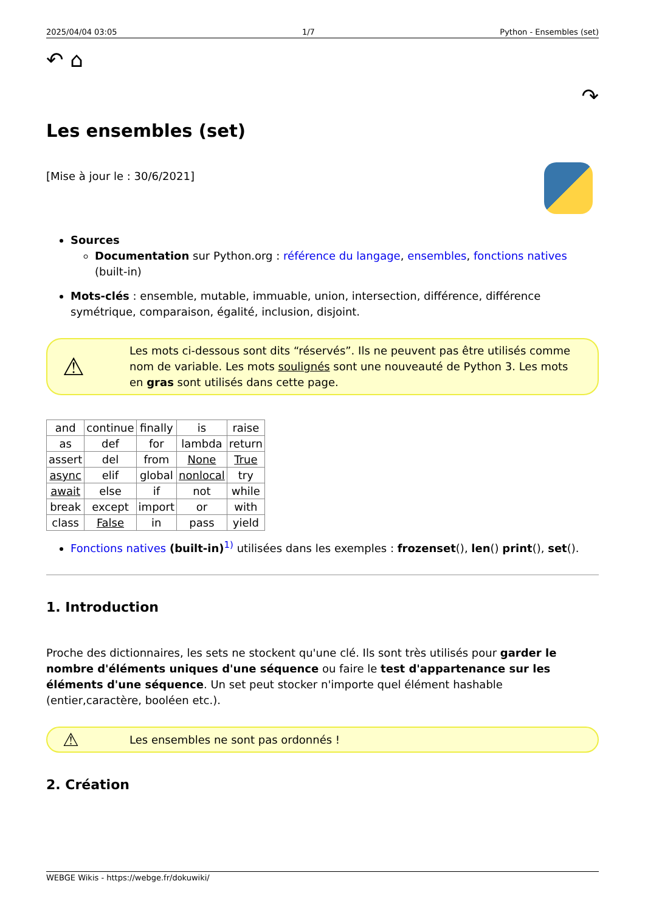2025/04/04 03:05 1/7 Python - Ensembles (set)
↶ ⌂ ↷
Les ensembles (set)
[Mise à jour le : 30/6/2021]
Sources
Documentation sur Python.org : référence du langage, ensembles, fonctions natives (built-in)
Mots-clés : ensemble, mutable, immuable, union, intersection, différence, différence symétrique, comparaison, égalité, inclusion, disjoint.
⚠
Les mots ci-dessous sont dits “réservés”. Ils ne peuvent pas être utilisés comme nom de variable. Les mots soulignés sont une nouveauté de Python 3. Les mots en gras sont utilisés dans cette page.
| and | continue | finally | is | raise |
| as | def | for | lambda | return |
| assert | del | from | None | True |
| async | elif | global | nonlocal | try |
| await | else | if | not | while |
| break | except | import | or | with |
| class | False | in | pass | yield |
Fonctions natives (built-in)<sup>1)</sup> utilisées dans les exemples : frozenset(), len() print(), set().
1. Introduction
Proche des dictionnaires, les sets ne stockent qu'une clé. Ils sont très utilisés pour garder le nombre d'éléments uniques d'une séquence ou faire le test d'appartenance sur les éléments d'une séquence. Un set peut stocker n'importe quel élément hashable (entier,caractère, booléen etc.).
⚠
Les ensembles ne sont pas ordonnés !
2. Création
WEBGE Wikis - https://webge.fr/dokuwiki/